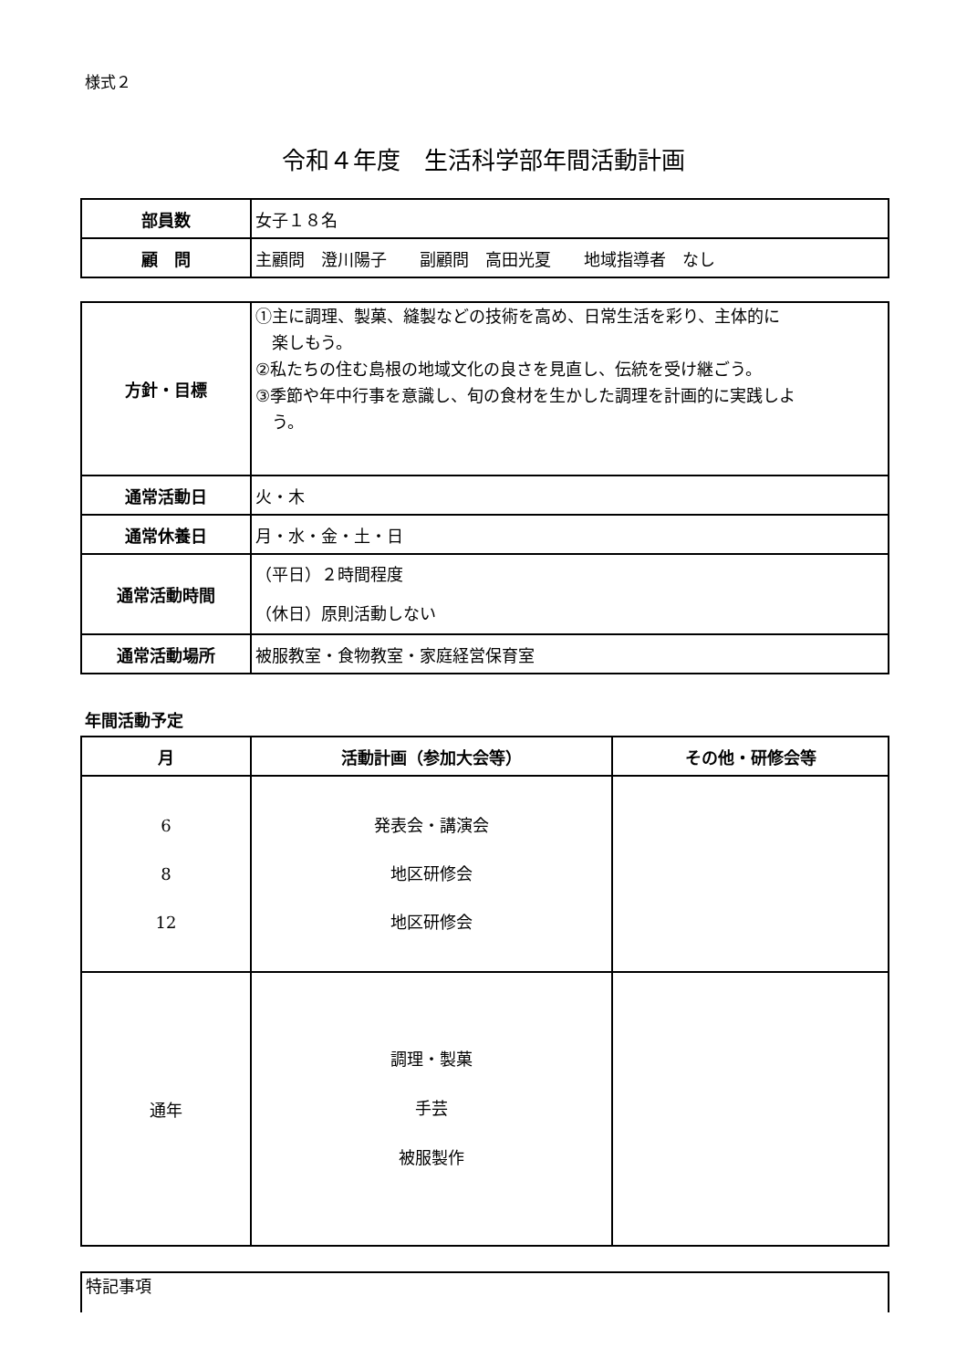様式２
令和４年度　生活科学部年間活動計画
| 部員数 | 女子１８名 |
| 顧 問 | 主顧問 澄川陽子 副顧問 高田光夏 地域指導者 なし |
| 方針・目標 | ①主に調理、製菓、縫製などの技術を高め、日常生活を彩り、主体的に 楽しもう。 ②私たちの住む島根の地域文化の良さを見直し、伝統を受け継ごう。 ③季節や年中行事を意識し、旬の食材を生かした調理を計画的に実践しよ う。 |
| 通常活動日 | 火・木 |
| 通常休養日 | 月・水・金・土・日 |
| 通常活動時間 | （平日）２時間程度 （休日）原則活動しない |
| 通常活動場所 | 被服教室・食物教室・家庭経営保育室 |
年間活動予定
| 月 | 活動計画（参加大会等） | その他・研修会等 |
| --- | --- | --- |
| 6 8 12 | 発表会・講演会 地区研修会 地区研修会 | |
| 通年 | 調理・製菓 手芸 被服製作 | |
| 特記事項 |